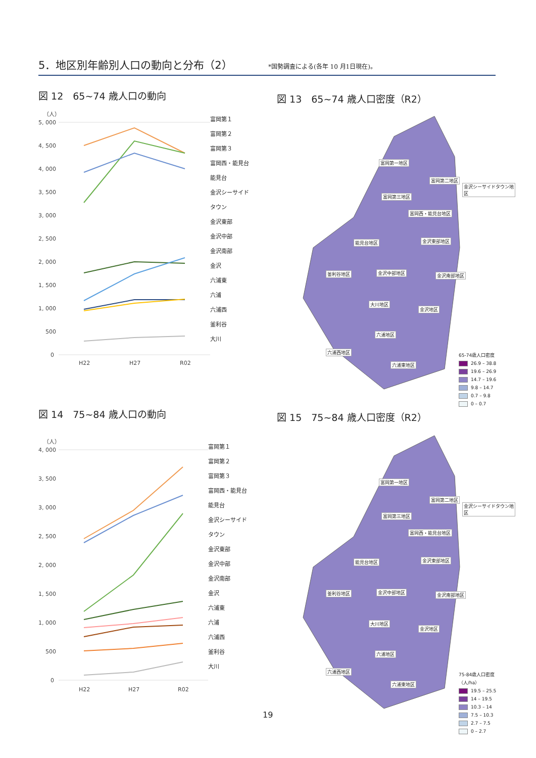5．地区別年齢別人口の動向と分布（2）
*国勢調査による(各年 10 月1日現在)。
図 12　65~74 歳人口の動向 図 13　65~74 歳人口密度（R2）
（人）
5, 000
4, 500
4, 000
3, 500
3, 000
2, 500
2, 000
1, 500
1, 000
500
0
H22
H27
R02
富岡第１
富岡第２
富岡第３
富岡西・能見台
能見台
金沢シーサイド
タウン
金沢東部
金沢中部
金沢南部
金沢
六浦東
六浦
六浦西
釜利谷
大川
富岡第一地区
富岡第二地区
金沢シーサイドタウン地区
富岡第三地区
富岡西・能見台地区
能見台地区 金沢東部地区
釜利谷地区 金沢中部地区 金沢南部地区
大川地区
金沢地区
六浦地区
六浦西地区
六浦東地区
65-74歳人口密度
26.9 – 38.8
19.6 – 26.9
14.7 – 19.6
9.8 – 14.7
0.7 – 9.8
0 – 0.7
図 14　75~84 歳人口の動向 図 15　75~84 歳人口密度（R2）
（人）
4, 000
3, 500
3, 000
2, 500
2, 000
1, 500
1, 000
500
0
H22
H27
R02
富岡第１
富岡第２
富岡第３
富岡西・能見台
能見台
金沢シーサイド
タウン
金沢東部
金沢中部
金沢南部
金沢
六浦東
六浦
六浦西
釜利谷
大川
富岡第一地区
富岡第二地区
金沢シーサイドタウン地区
富岡第三地区
富岡西・能見台地区
能見台地区 金沢東部地区
釜利谷地区 金沢中部地区 金沢南部地区
大川地区
金沢地区
六浦地区
六浦西地区
六浦東地区
75-84歳人口密度（人/ha）
19.5 – 25.5
14 – 19.5
10.3 – 14
7.5 – 10.3
2.7 – 7.5
0 – 2.7
19